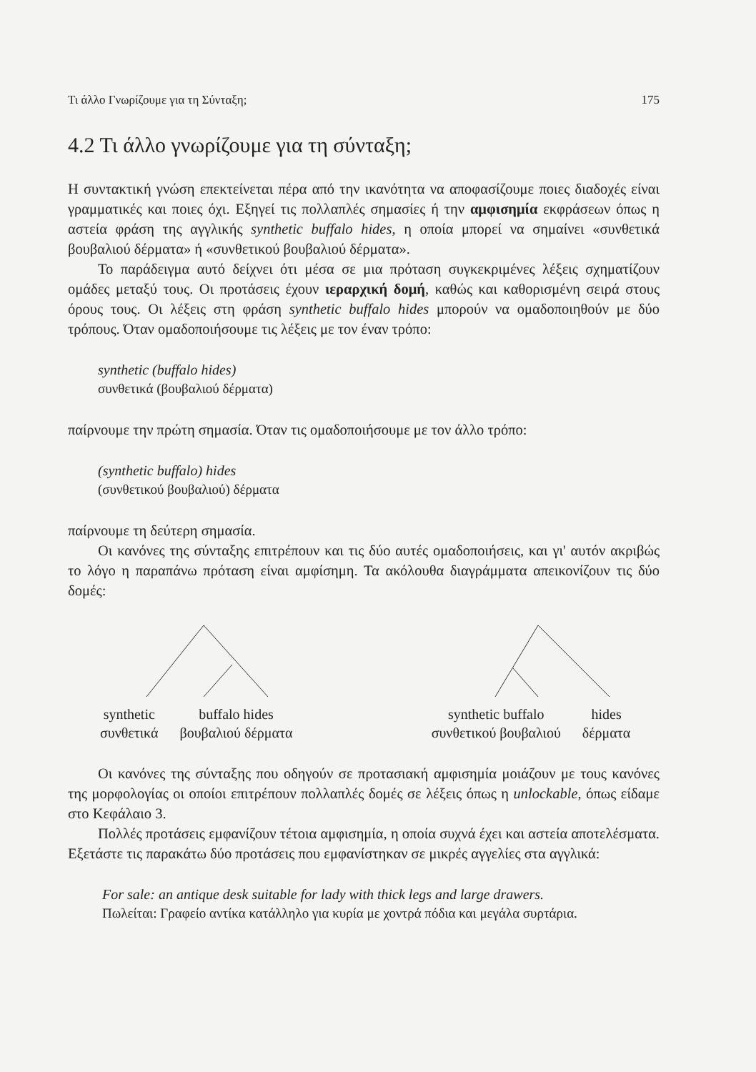Τι άλλο Γνωρίζουμε για τη Σύνταξη; 175
4.2 Τι άλλο γνωρίζουμε για τη σύνταξη;
Η συντακτική γνώση επεκτείνεται πέρα από την ικανότητα να αποφασίζουμε ποιες διαδοχές είναι γραμματικές και ποιες όχι. Εξηγεί τις πολλαπλές σημασίες ή την αμφισημία εκφράσεων όπως η αστεία φράση της αγγλικής synthetic buffalo hides, η οποία μπορεί να σημαίνει «συνθετικά βουβαλιού δέρματα» ή «συνθετικού βουβαλιού δέρματα».
Το παράδειγμα αυτό δείχνει ότι μέσα σε μια πρόταση συγκεκριμένες λέξεις σχηματίζουν ομάδες μεταξύ τους. Οι προτάσεις έχουν ιεραρχική δομή, καθώς και καθορισμένη σειρά στους όρους τους. Οι λέξεις στη φράση synthetic buffalo hides μπορούν να ομαδοποιηθούν με δύο τρόπους. Όταν ομαδοποιήσουμε τις λέξεις με τον έναν τρόπο:
synthetic (buffalo hides)
συνθετικά (βουβαλιού δέρματα)
παίρνουμε την πρώτη σημασία. Όταν τις ομαδοποιήσουμε με τον άλλο τρόπο:
(synthetic buffalo) hides
(συνθετικού βουβαλιού) δέρματα
παίρνουμε τη δεύτερη σημασία.
Οι κανόνες της σύνταξης επιτρέπουν και τις δύο αυτές ομαδοποιήσεις, και γι' αυτόν ακριβώς το λόγο η παραπάνω πρόταση είναι αμφίσημη. Τα ακόλουθα διαγράμματα απεικονίζουν τις δύο δομές:
synthetic
συνθετικά buffalo hides
βουβαλιού δέρματα
synthetic buffalo
συνθετικού βουβαλιού hides
δέρματα
Οι κανόνες της σύνταξης που οδηγούν σε προτασιακή αμφισημία μοιάζουν με τους κανόνες της μορφολογίας οι οποίοι επιτρέπουν πολλαπλές δομές σε λέξεις όπως η unlockable, όπως είδαμε στο Κεφάλαιο 3.
Πολλές προτάσεις εμφανίζουν τέτοια αμφισημία, η οποία συχνά έχει και αστεία αποτελέσματα. Εξετάστε τις παρακάτω δύο προτάσεις που εμφανίστηκαν σε μικρές αγγελίες στα αγγλικά:
For sale: an antique desk suitable for lady with thick legs and large drawers.
Πωλείται: Γραφείο αντίκα κατάλληλο για κυρία με χοντρά πόδια και μεγάλα συρτάρια.